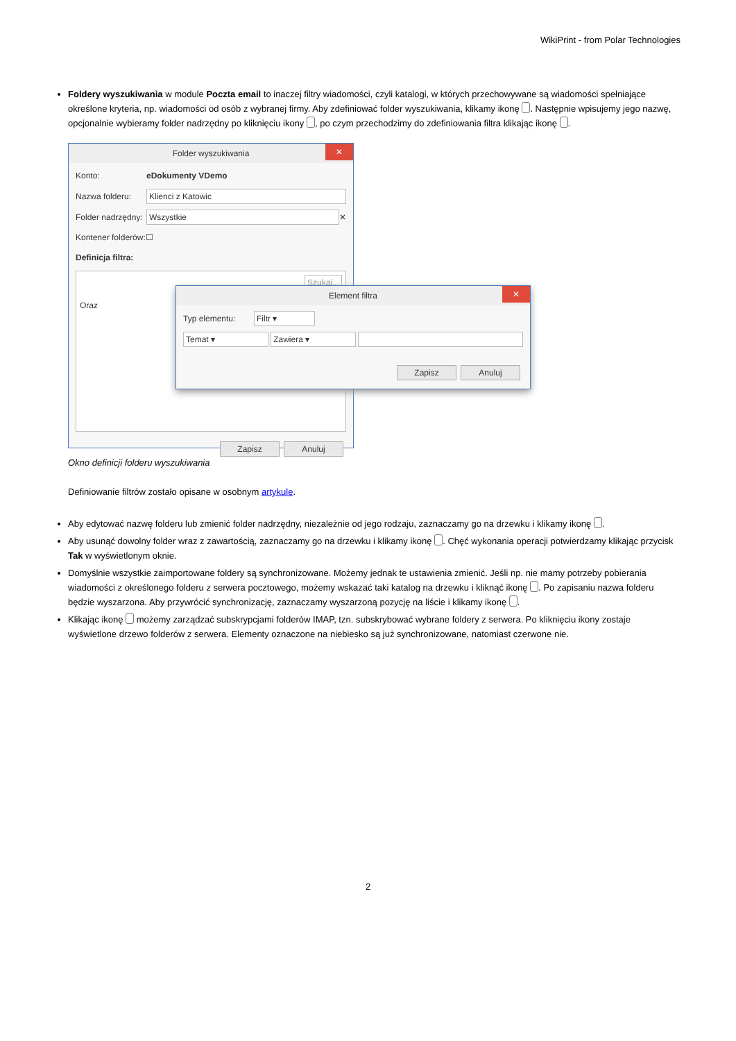WikiPrint - from Polar Technologies
Foldery wyszukiwania w module Poczta email to inaczej filtry wiadomości, czyli katalogi, w których przechowywane są wiadomości spełniające określone kryteria, np. wiadomości od osób z wybranej firmy. Aby zdefiniować folder wyszukiwania, klikamy ikonę . Następnie wpisujemy jego nazwę, opcjonalnie wybieramy folder nadrzędny po kliknięciu ikony , po czym przechodzimy do zdefiniowania filtra klikając ikonę .
Folder wyszukiwania ✕
Konto: eDokumenty VDemo
Nazwa folderu: Klienci z Katowic
Folder nadrzędny: Wszystkie ✕
Kontener folderów: ☐
Definicja filtra:
Szukaj...
Oraz
Zapisz Anuluj
Element filtra ✕
Typ elementu: Filtr ▾
Temat ▾ Zawiera ▾
Zapisz Anuluj
Okno definicji folderu wyszukiwania
Definiowanie filtrów zostało opisane w osobnym artykule.
Aby edytować nazwę folderu lub zmienić folder nadrzędny, niezależnie od jego rodzaju, zaznaczamy go na drzewku i klikamy ikonę .
Aby usunąć dowolny folder wraz z zawartością, zaznaczamy go na drzewku i klikamy ikonę . Chęć wykonania operacji potwierdzamy klikając przycisk Tak w wyświetlonym oknie.
Domyślnie wszystkie zaimportowane foldery są synchronizowane. Możemy jednak te ustawienia zmienić. Jeśli np. nie mamy potrzeby pobierania wiadomości z określonego folderu z serwera pocztowego, możemy wskazać taki katalog na drzewku i kliknąć ikonę . Po zapisaniu nazwa folderu będzie wyszarzona. Aby przywrócić synchronizację, zaznaczamy wyszarzoną pozycję na liście i klikamy ikonę .
Klikając ikonę możemy zarządzać subskrypcjami folderów IMAP, tzn. subskrybować wybrane foldery z serwera. Po kliknięciu ikony zostaje wyświetlone drzewo folderów z serwera. Elementy oznaczone na niebiesko są już synchronizowane, natomiast czerwone nie.
2